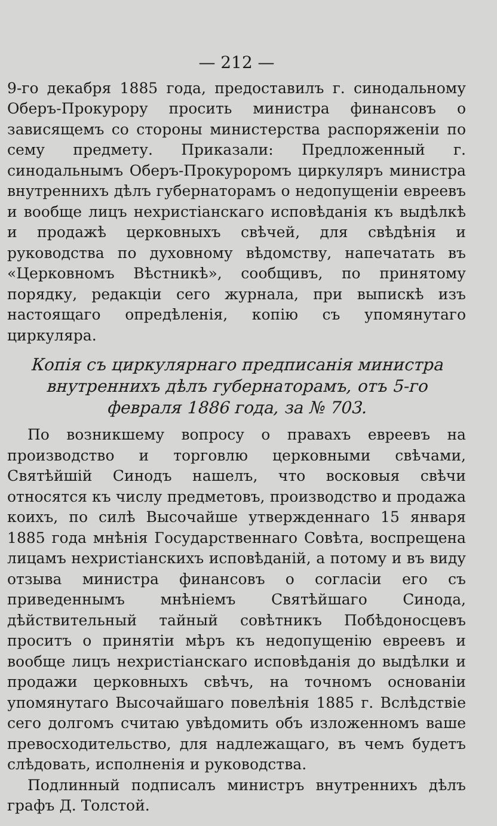— 212 —
9-го декабря 1885 года, предоставилъ г. синодальному Оберъ-Прокурору просить министра финансовъ о зависящемъ со стороны министерства распоряженіи по сему предмету. Приказали: Предложенный г. синодальнымъ Оберъ-Прокуроромъ циркуляръ министра внутреннихъ дѣлъ губернаторамъ о недопущеніи евреевъ и вообще лицъ нехристіанскаго исповѣданія къ выдѣлкѣ и продажѣ церковныхъ свѣчей, для свѣдѣнія и руководства по духовному вѣдомству, напечатать въ «Церковномъ Вѣстникѣ», сообщивъ, по принятому порядку, редакціи сего журнала, при выпискѣ изъ настоящаго опредѣленія, копію съ упомянутаго циркуляра.
Копія съ циркулярнаго предписанія министра внутреннихъ дѣлъ губернаторамъ, отъ 5-го февраля 1886 года, за № 703.
По возникшему вопросу о правахъ евреевъ на производство и торговлю церковными свѣчами, Святѣйшій Синодъ нашелъ, что восковыя свѣчи относятся къ числу предметовъ, производство и продажа коихъ, по силѣ Высочайше утвержденнаго 15 января 1885 года мнѣнія Государственнаго Совѣта, воспрещена лицамъ нехристіанскихъ исповѣданій, а потому и въ виду отзыва министра финансовъ о согласіи его съ приведеннымъ мнѣніемъ Святѣйшаго Синода, дѣйствительный тайный совѣтникъ Побѣдоносцевъ проситъ о принятіи мѣръ къ недопущенію евреевъ и вообще лицъ нехристіанскаго исповѣданія до выдѣлки и продажи церковныхъ свѣчъ, на точномъ основаніи упомянутаго Высочайшаго повелѣнія 1885 г. Вслѣдствіе сего долгомъ считаю увѣдомить объ изложенномъ ваше превосходительство, для надлежащаго, въ чемъ будетъ слѣдовать, исполненія и руководства.
Подлинный подписалъ министръ внутреннихъ дѣлъ графъ Д. Толстой.